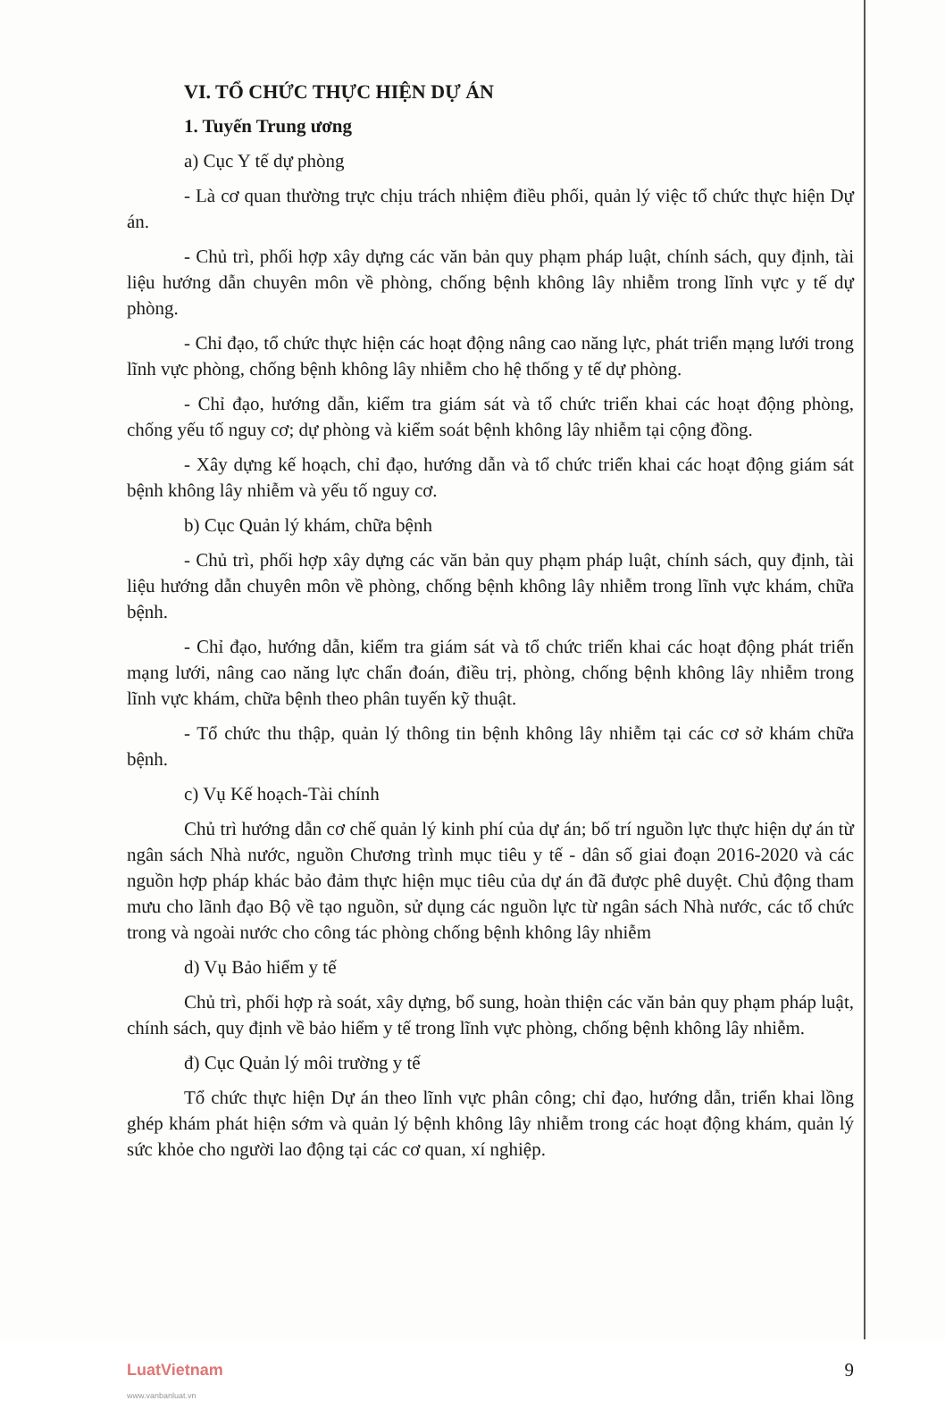VI. TỔ CHỨC THỰC HIỆN DỰ ÁN
1. Tuyến Trung ương
a) Cục Y tế dự phòng
- Là cơ quan thường trực chịu trách nhiệm điều phối, quản lý việc tổ chức thực hiện Dự án.
- Chủ trì, phối hợp xây dựng các văn bản quy phạm pháp luật, chính sách, quy định, tài liệu hướng dẫn chuyên môn về phòng, chống bệnh không lây nhiễm trong lĩnh vực y tế dự phòng.
- Chỉ đạo, tổ chức thực hiện các hoạt động nâng cao năng lực, phát triển mạng lưới trong lĩnh vực phòng, chống bệnh không lây nhiễm cho hệ thống y tế dự phòng.
- Chỉ đạo, hướng dẫn, kiểm tra giám sát và tổ chức triển khai các hoạt động phòng, chống yếu tố nguy cơ; dự phòng và kiểm soát bệnh không lây nhiễm tại cộng đồng.
- Xây dựng kế hoạch, chỉ đạo, hướng dẫn và tổ chức triển khai các hoạt động giám sát bệnh không lây nhiễm và yếu tố nguy cơ.
b) Cục Quản lý khám, chữa bệnh
- Chủ trì, phối hợp xây dựng các văn bản quy phạm pháp luật, chính sách, quy định, tài liệu hướng dẫn chuyên môn về phòng, chống bệnh không lây nhiễm trong lĩnh vực khám, chữa bệnh.
- Chỉ đạo, hướng dẫn, kiểm tra giám sát và tổ chức triển khai các hoạt động phát triển mạng lưới, nâng cao năng lực chẩn đoán, điều trị, phòng, chống bệnh không lây nhiễm trong lĩnh vực khám, chữa bệnh theo phân tuyến kỹ thuật.
- Tổ chức thu thập, quản lý thông tin bệnh không lây nhiễm tại các cơ sở khám chữa bệnh.
c) Vụ Kế hoạch-Tài chính
Chủ trì hướng dẫn cơ chế quản lý kinh phí của dự án; bố trí nguồn lực thực hiện dự án từ ngân sách Nhà nước, nguồn Chương trình mục tiêu y tế - dân số giai đoạn 2016-2020 và các nguồn hợp pháp khác bảo đảm thực hiện mục tiêu của dự án đã được phê duyệt. Chủ động tham mưu cho lãnh đạo Bộ về tạo nguồn, sử dụng các nguồn lực từ ngân sách Nhà nước, các tổ chức trong và ngoài nước cho công tác phòng chống bệnh không lây nhiễm
d) Vụ Bảo hiểm y tế
Chủ trì, phối hợp rà soát, xây dựng, bổ sung, hoàn thiện các văn bản quy phạm pháp luật, chính sách, quy định về bảo hiểm y tế trong lĩnh vực phòng, chống bệnh không lây nhiễm.
đ) Cục Quản lý môi trường y tế
Tổ chức thực hiện Dự án theo lĩnh vực phân công; chỉ đạo, hướng dẫn, triển khai lồng ghép khám phát hiện sớm và quản lý bệnh không lây nhiễm trong các hoạt động khám, quản lý sức khỏe cho người lao động tại các cơ quan, xí nghiệp.
LuatVietnam
www.vanbanluat.vn
9